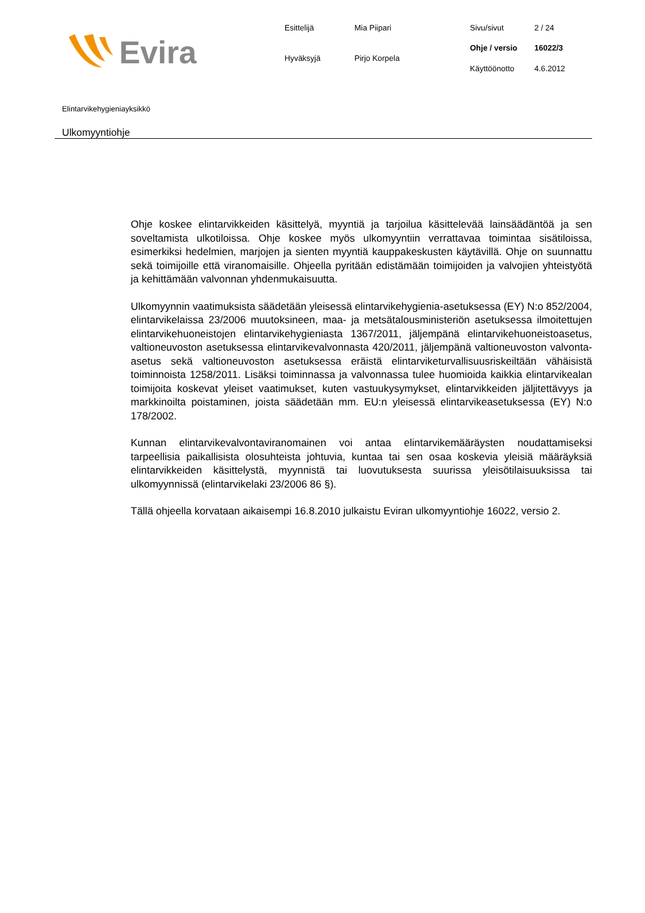Evira
| Esittelijä | Mia Piipari |
| Hyväksyjä | Pirjo Korpela |
| Sivu/sivut | 2 / 24 |
| Ohje / versio | 16022/3 |
| Käyttöönotto | 4.6.2012 |
Elintarvikehygieniayksikkö
Ulkomyyntiohje
Ohje koskee elintarvikkeiden käsittelyä, myyntiä ja tarjoilua käsittelevää lainsäädäntöä ja sen soveltamista ulkotiloissa. Ohje koskee myös ulkomyyntiin verrattavaa toimintaa sisätiloissa, esimerkiksi hedelmien, marjojen ja sienten myyntiä kauppakeskusten käytävillä. Ohje on suunnattu sekä toimijoille että viranomaisille. Ohjeella pyritään edistämään toimijoiden ja valvojien yhteistyötä ja kehittämään valvonnan yhdenmukaisuutta.
Ulkomyynnin vaatimuksista säädetään yleisessä elintarvikehygienia-asetuksessa (EY) N:o 852/2004, elintarvikelaissa 23/2006 muutoksineen, maa- ja metsätalousministeriön asetuksessa ilmoitettujen elintarvikehuoneistojen elintarvikehygieniasta 1367/2011, jäljempänä elintarvikehuoneistoasetus, valtioneuvoston asetuksessa elintarvikevalvonnasta 420/2011, jäljempänä valtioneuvoston valvonta-asetus sekä valtioneuvoston asetuksessa eräistä elintarviketurvallisuusriskeiltään vähäisistä toiminnoista 1258/2011. Lisäksi toiminnassa ja valvonnassa tulee huomioida kaikkia elintarvikealan toimijoita koskevat yleiset vaatimukset, kuten vastuukysymykset, elintarvikkeiden jäljitettävyys ja markkinoilta poistaminen, joista säädetään mm. EU:n yleisessä elintarvikeasetuksessa (EY) N:o 178/2002.
Kunnan elintarvikevalvontaviranomainen voi antaa elintarvikemääräysten noudattamiseksi tarpeellisia paikallisista olosuhteista johtuvia, kuntaa tai sen osaa koskevia yleisiä määräyksiä elintarvikkeiden käsittelystä, myynnistä tai luovutuksesta suurissa yleisötilaisuuksissa tai ulkomyynnissä (elintarvikelaki 23/2006 86 §).
Tällä ohjeella korvataan aikaisempi 16.8.2010 julkaistu Eviran ulkomyyntiohje 16022, versio 2.